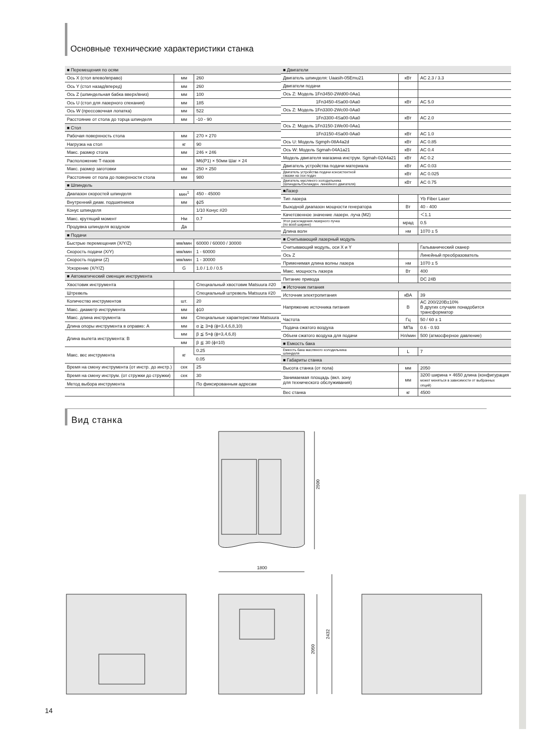Основные технические характеристики станка
| ■ Перемещения по осям | | |
| Ось X (стол влево/вправо) | мм | 260 |
| Ось Y (стол назад/вперед) | мм | 260 |
| Ось Z (шпиндельная бабка вверх/вниз) | мм | 100 |
| Ось U (стол для лазерного спекания) | мм | 185 |
| Ось W (прессовочная лопатка) | мм | 522 |
| Расстояние от стола до торца шпинделя | мм | -10 - 90 |
| ■ Стол | | |
| Рабочая поверхность стола | мм | 270 × 270 |
| Нагрузка на стол | кг | 90 |
| Макс. размер стола | мм | 246 × 246 |
| Расположение Т-пазов | | M6(P1) × 50мм Шаг × 24 |
| Макс. размер заготовки | мм | 250 × 250 |
| Расстояние от пола до поверхности стола | мм | 980 |
| ■ Шпиндель | | |
| Диапазон скоростей шпинделя | мин<sup>1</sup> | 450 - 45000 |
| Внутренний диам. подшипников | мм | ϕ25 |
| Конус шпинделя | | 1/10 Конус #20 |
| Макс. крутящий момент | Нм | 0.7 |
| Продувка шпинделя воздухом | Да | |
| ■ Подачи | | |
| Быстрые перемещения (X/Y/Z) | мм/мин | 60000 / 60000 / 30000 |
| Скорость подачи (X/Y) | мм/мин | 1 - 60000 |
| Скорость подачи (Z) | мм/мин | 1 - 30000 |
| Ускорение (X/Y/Z) | G | 1.0 / 1.0 / 0.5 |
| ■ Автоматический сменщик инструмента | | |
| Хвостовик инструмента | | Специальный хвостовик Matsuura #20 |
| Штревель | | Специальный штревель Matsuura #20 |
| Количество инструментов | шт. | 20 |
| Макс. диаметр инструмента | мм | ϕ10 |
| Макс. длина инструмента | мм | Специальные характеристики Matsuura |
| Длина опоры инструмента в оправке: A | мм | α ≧ 3×ϕ (ϕ=3,4,6,8,10) |
| Длина вылета инструмента: B | мм | β ≦ 5×ϕ (ϕ=3,4,6,8) |
| | мм | β ≦ 30 (ϕ=10) |
| Макс. вес инструмента | кг | 0.25 |
| | | 0.05 |
| Время на смену инструмента (от инстр. до инстр.) | сек | 25 |
| Время на смену инструм. (от стружки до стружки) | сек | 30 |
| Метод выбора инструмента | | По фиксированным адресам |
| ■ Двигатели | | |
| Двигатель шпинделя: Uaasih-05Emu21 | кВт | AC 2.3 / 3.3 |
| Двигатели подачи | | |
| Ось Z: Модель 1Fn3450-2Wd00-0Aa1 | | |
| 1Fn3450-4Sa00-0Aa0 | кВт | AC 5.0 |
| Ось Z: Модель 1Fn3300-2Wc00-0Aa0 | | |
| 1Fn3300-4Sa00-0Aa0 | кВт | AC 2.0 |
| Ось Z: Модель 1Fn3150-1We00-0Aa1 | | |
| 1Fn3150-4Sa00-0Aa0 | кВт | AC 1.0 |
| Ось U: Модель Sgmph-08A4a2d | кВт | AC 0.85 |
| Ось W: Модель Sgmah-04A1a21 | кВт | AC 0.4 |
| Модель двигателя магазина инструм. Sgmah-02A4a21 | кВт | AC 0.2 |
| Двигатель устройства подачи материала | кВт | AC 0.03 |
| Двигатель устройства подачи консистентной смазки на оси подач | кВт | AC 0.025 |
| Двигатель масляного холодильника (Шпиндель/Охлажден. линейного двигателя) | кВт | AC 0.75 |
| ■Лазер | | |
| Тип лазера | | Yb Fiber Laser |
| Выходной диапазон мощности генератора | Вт | 40 - 400 |
| Качетсвенное значение лазерн. луча (M2) | | ＜1.1 |
| Угол расхождения лазерного пучка (по всей ширине) | мрад | 0.5 |
| Длина волн | нм | 1070 ± 5 |
| ■ Считывающий лазерный модуль | | |
| Считывающий модуль, оси X и Y | | Гальванический сканер |
| Ось Z | | Линейный преобразователь |
| Применимая длина волны лазера | нм | 1070 ± 5 |
| Макс. мощность лазера | Вт | 400 |
| Питание привода | | DC 24B |
| ■ Источник питания | | |
| Источник электропитания | кВА | 39 |
| Напряжение источника питания | В | AC 200/220В±10% В других случаях понадобится трансформатор |
| Частота | Гц | 50 / 60 ± 1 |
| Подача сжатого воздуха | МПа | 0.6 - 0.93 |
| Объем сжатого воздуха для подачи | Нл/мин | 500 (атмосферное давление) |
| ■ Емкость бака | | |
| Емкость бака масляного холодильника шпинделя | L | 7 |
| ■ Габариты станка | | |
| Высота станка (от пола) | мм | 2050 |
| Занимаемая площадь (вкл. зону для технического обслуживания) | мм | 3200 ширина × 4650 длина (конфигурация может меняться в зависимости от выбранных опций) |
| Вес станка | кг | 4500 |
Вид станка
2500
1800
2050
2432
14